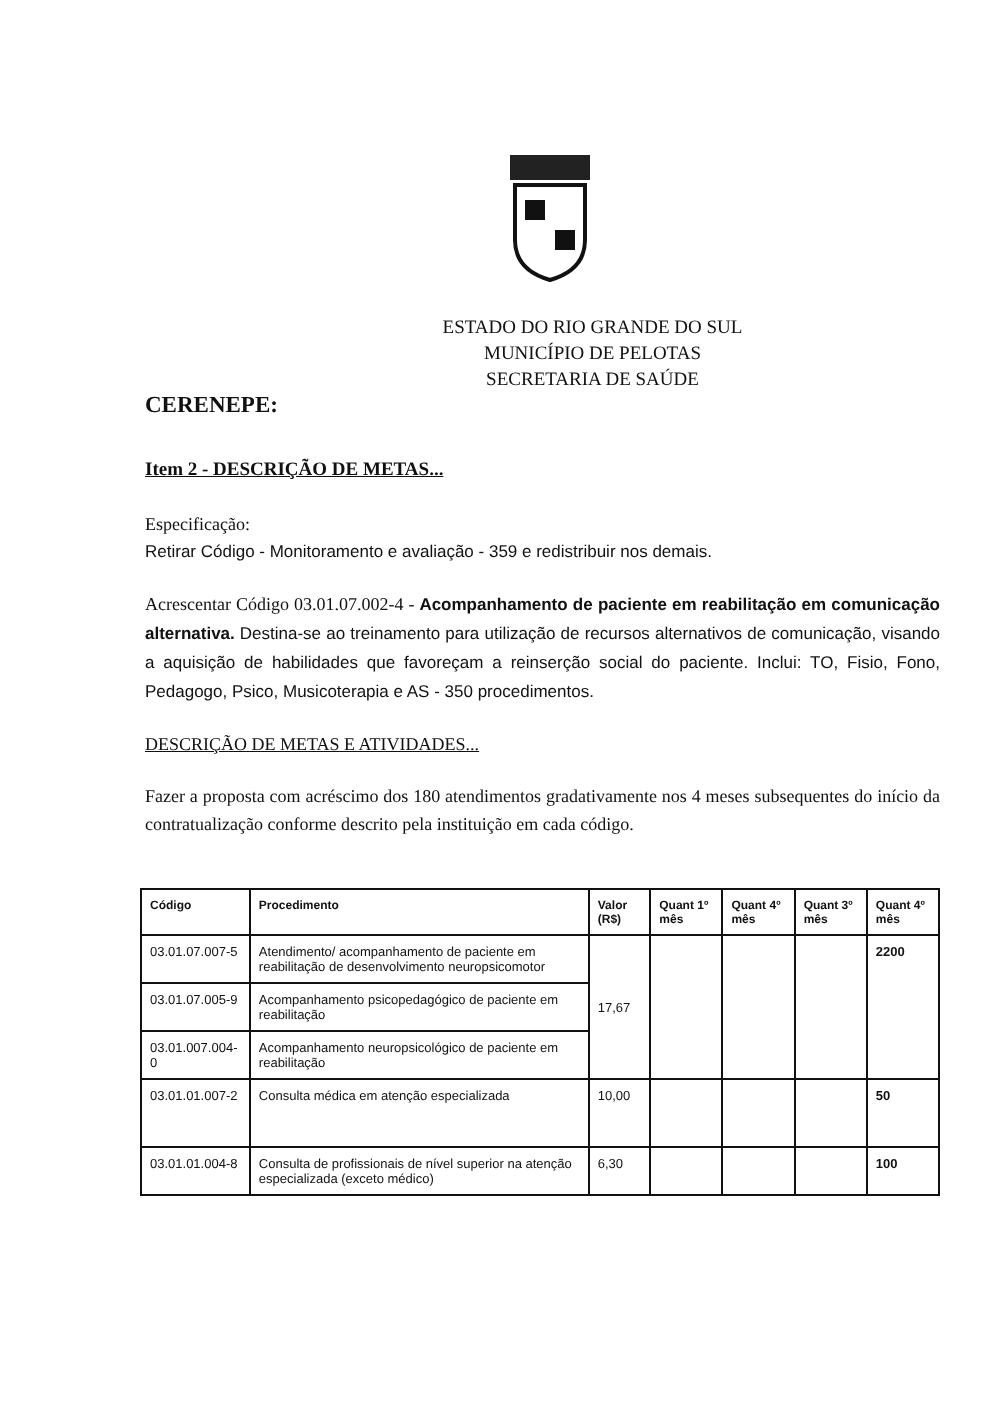ESTADO DO RIO GRANDE DO SUL
MUNICÍPIO DE PELOTAS
SECRETARIA DE SAÚDE
CERENEPE:
Item 2 - DESCRIÇÃO DE METAS...
Especificação:
Retirar Código - Monitoramento e avaliação - 359 e redistribuir nos demais.
Acrescentar Código 03.01.07.002-4 - Acompanhamento de paciente em reabilitação em comunicação alternativa. Destina-se ao treinamento para utilização de recursos alternativos de comunicação, visando a aquisição de habilidades que favoreçam a reinserção social do paciente. Inclui: TO, Fisio, Fono, Pedagogo, Psico, Musicoterapia e AS - 350 procedimentos.
DESCRIÇÃO DE METAS E ATIVIDADES...
Fazer a proposta com acréscimo dos 180 atendimentos gradativamente nos 4 meses subsequentes do início da contratualização conforme descrito pela instituição em cada código.
| Código | Procedimento | Valor (R$) | Quant 1º mês | Quant 4º mês | Quant 3º mês | Quant 4º mês |
| --- | --- | --- | --- | --- | --- | --- |
| 03.01.07.007-5 | Atendimento/ acompanhamento de paciente em reabilitação de desenvolvimento neuropsicomotor | 17,67 | | | | 2200 |
| 03.01.07.005-9 | Acompanhamento psicopedagógico de paciente em reabilitação | | | | | |
| 03.01.007.004-0 | Acompanhamento neuropsicológico de paciente em reabilitação | | | | | |
| 03.01.01.007-2 | Consulta médica em atenção especializada | 10,00 | | | | 50 |
| 03.01.01.004-8 | Consulta de profissionais de nível superior na atenção especializada (exceto médico) | 6,30 | | | | 100 |